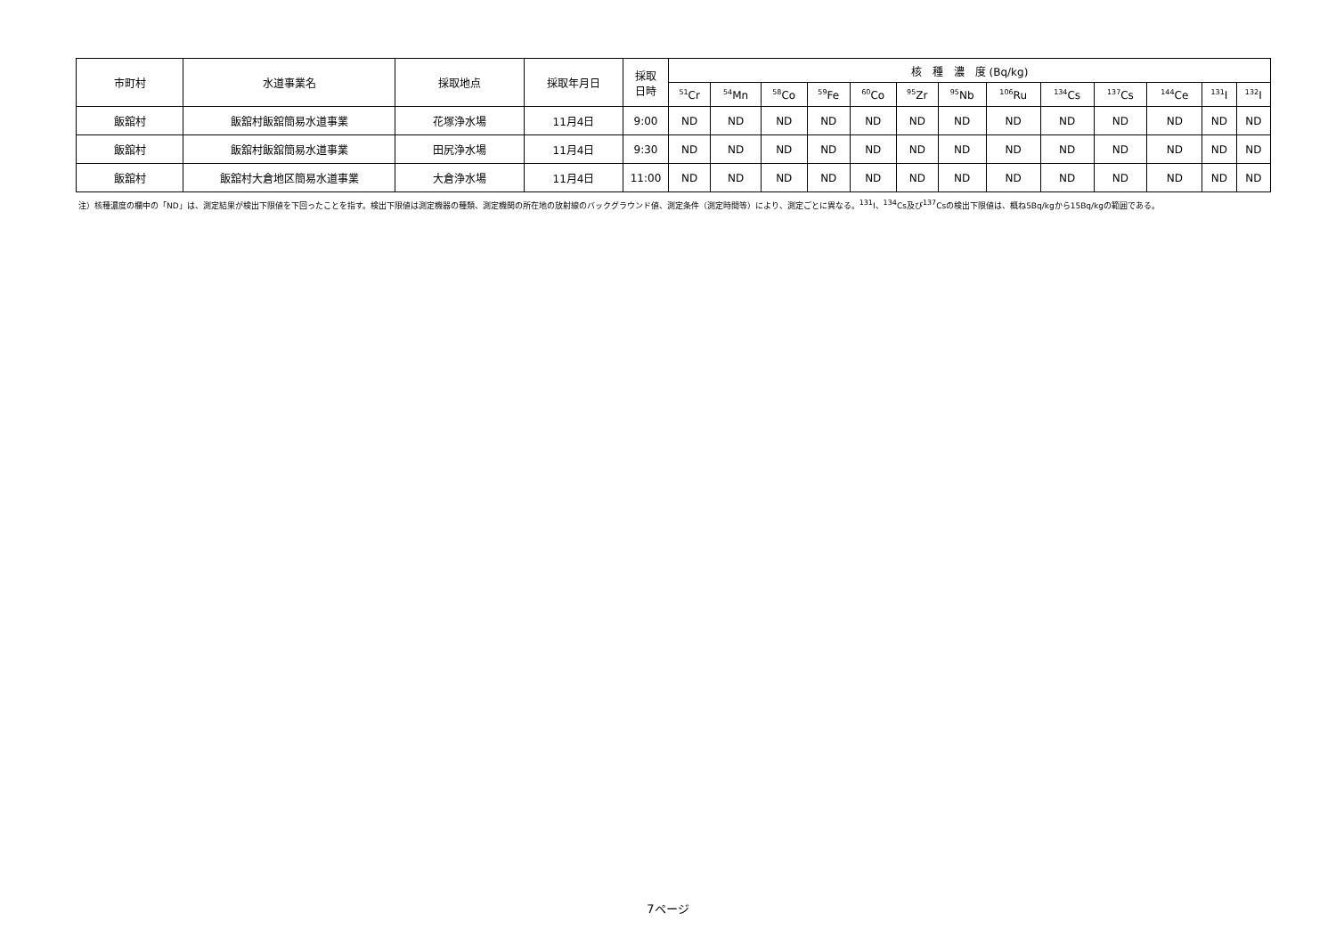| 市町村 | 水道事業名 | 採取地点 | 採取年月日 | 採取 日時 | 核 種 濃 度 (Bq/kg) | | | | | | | | | | | | |
| --- | --- | --- | --- | --- | --- | --- | --- | --- | --- | --- | --- | --- | --- | --- | --- | --- | --- |
| | | | | | <sup>51</sup>Cr | <sup>54</sup>Mn | <sup>58</sup>Co | <sup>59</sup>Fe | <sup>60</sup>Co | <sup>95</sup>Zr | <sup>95</sup>Nb | <sup>106</sup>Ru | <sup>134</sup>Cs | <sup>137</sup>Cs | <sup>144</sup>Ce | <sup>131</sup>I | <sup>132</sup>I |
| 飯舘村 | 飯舘村飯舘簡易水道事業 | 花塚浄水場 | 11月4日 | 9:00 | ND | ND | ND | ND | ND | ND | ND | ND | ND | ND | ND | ND | ND |
| 飯舘村 | 飯舘村飯舘簡易水道事業 | 田尻浄水場 | 11月4日 | 9:30 | ND | ND | ND | ND | ND | ND | ND | ND | ND | ND | ND | ND | ND |
| 飯舘村 | 飯舘村大倉地区簡易水道事業 | 大倉浄水場 | 11月4日 | 11:00 | ND | ND | ND | ND | ND | ND | ND | ND | ND | ND | ND | ND | ND |
注）核種濃度の欄中の「ND」は、測定結果が検出下限値を下回ったことを指す。検出下限値は測定機器の種類、測定機関の所在地の放射線のバックグラウンド値、測定条件（測定時間等）により、測定ごとに異なる。<sup>131</sup>I、<sup>134</sup>Cs及び<sup>137</sup>Csの検出下限値は、概ね5Bq/kgから15Bq/kgの範囲である。
7ページ